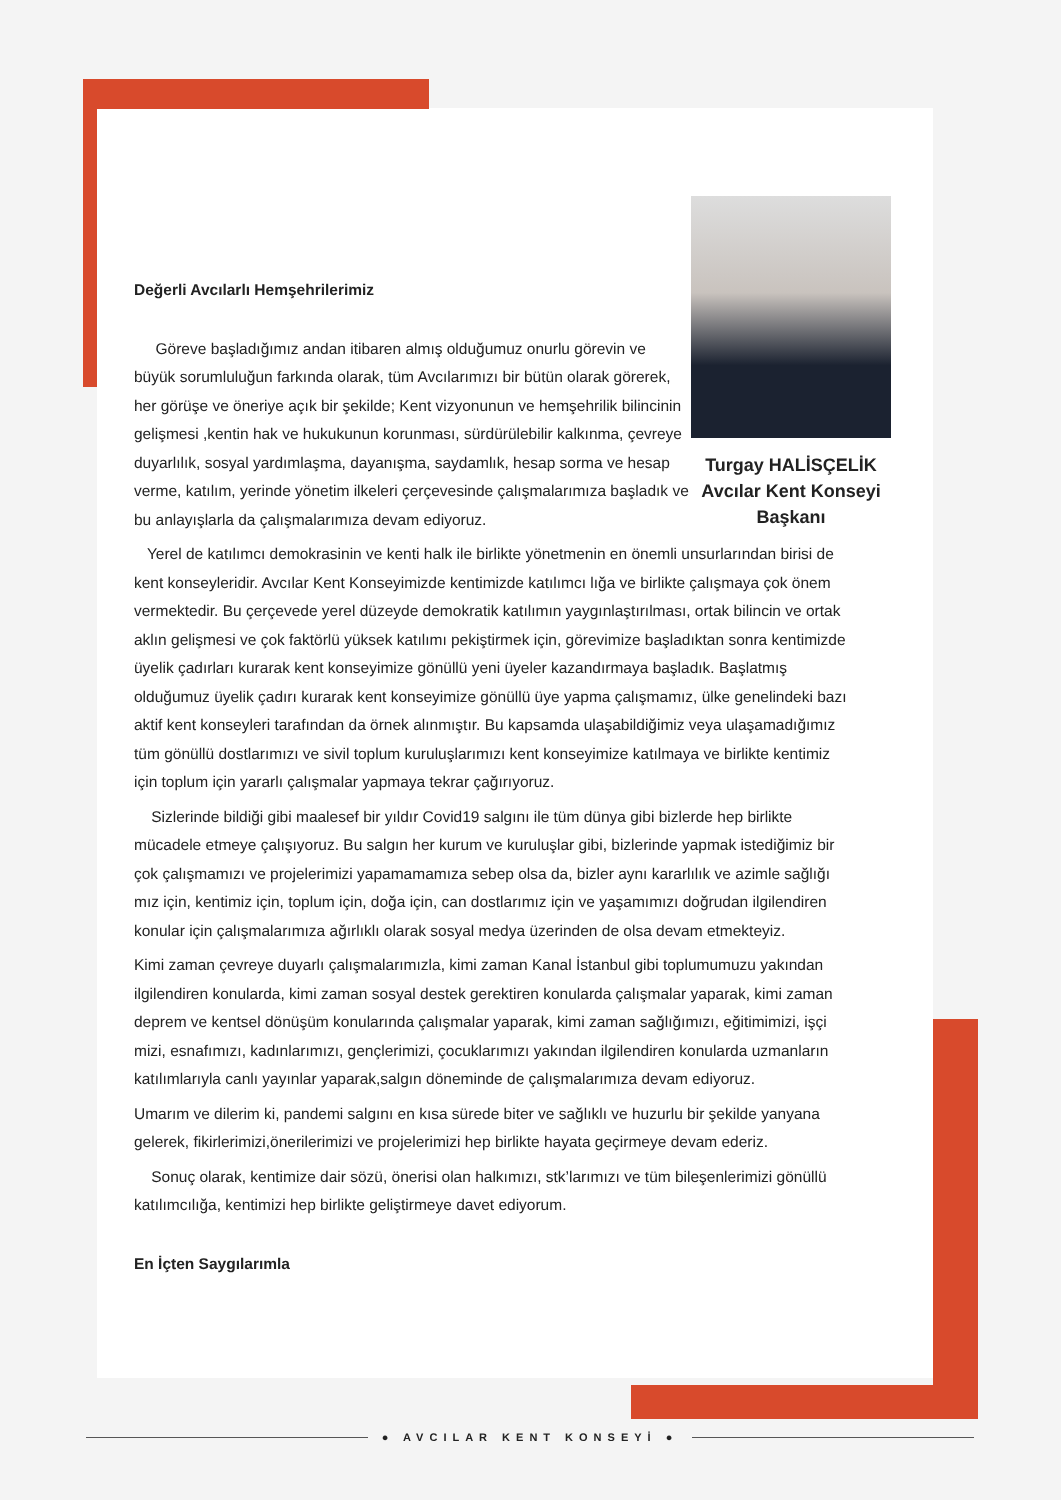Turgay HALİSÇELİK
Avcılar Kent Konseyi
Başkanı
Değerli Avcılarlı Hemşehrilerimiz
Göreve başladığımız andan itibaren almış olduğumuz onurlu görevin ve büyük sorumluluğun farkında olarak, tüm Avcılarımızı bir bütün olarak görerek, her görüşe ve öneriye açık bir şekilde; Kent vizyonunun ve hemşehrilik bilincinin gelişmesi ,kentin hak ve hukukunun korunması, sürdürülebilir kalkınma, çevreye duyarlılık, sosyal yardımlaşma, dayanışma, saydamlık, hesap sorma ve hesap verme, katılım, yerinde yönetim ilkeleri çerçevesinde çalışmalarımıza başladık ve bu anlayışlarla da çalışmalarımıza devam ediyoruz.
Yerel de katılımcı demokrasinin ve kenti halk ile birlikte yönetmenin en önemli unsurlarından birisi de kent konseyleridir. Avcılar Kent Konseyimizde kentimizde katılımcı lığa ve birlikte çalışmaya çok önem vermektedir. Bu çerçevede yerel düzeyde demokratik katılımın yaygınlaştırılması, ortak bilincin ve ortak aklın gelişmesi ve çok faktörlü yüksek katılımı pekiştirmek için, görevimize başladıktan sonra kentimizde üyelik çadırları kurarak kent konseyimize gönüllü yeni üyeler kazandırmaya başladık. Başlatmış olduğumuz üyelik çadırı kurarak kent konseyimize gönüllü üye yapma çalışmamız, ülke genelindeki bazı aktif kent konseyleri tarafından da örnek alınmıştır. Bu kapsamda ulaşabildiğimiz veya ulaşamadığımız tüm gönüllü dostlarımızı ve sivil toplum kuruluşlarımızı kent konseyimize katılmaya ve birlikte kentimiz için toplum için yararlı çalışmalar yapmaya tekrar çağırıyoruz.
Sizlerinde bildiği gibi maalesef bir yıldır Covid19 salgını ile tüm dünya gibi bizlerde hep birlikte mücadele etmeye çalışıyoruz. Bu salgın her kurum ve kuruluşlar gibi, bizlerinde yapmak istediğimiz bir çok çalışmamızı ve projelerimizi yapamamamıza sebep olsa da, bizler aynı kararlılık ve azimle sağlığı mız için, kentimiz için, toplum için, doğa için, can dostlarımız için ve yaşamımızı doğrudan ilgilendiren konular için çalışmalarımıza ağırlıklı olarak sosyal medya üzerinden de olsa devam etmekteyiz.
Kimi zaman çevreye duyarlı çalışmalarımızla, kimi zaman Kanal İstanbul gibi toplumumuzu yakından ilgilendiren konularda, kimi zaman sosyal destek gerektiren konularda çalışmalar yaparak, kimi zaman deprem ve kentsel dönüşüm konularında çalışmalar yaparak, kimi zaman sağlığımızı, eğitimimizi, işçi mizi, esnafımızı, kadınlarımızı, gençlerimizi, çocuklarımızı yakından ilgilendiren konularda uzmanların katılımlarıyla canlı yayınlar yaparak,salgın döneminde de çalışmalarımıza devam ediyoruz.
Umarım ve dilerim ki, pandemi salgını en kısa sürede biter ve sağlıklı ve huzurlu bir şekilde yanyana gelerek, fikirlerimizi,önerilerimizi ve projelerimizi hep birlikte hayata geçirmeye devam ederiz.
Sonuç olarak, kentimize dair sözü, önerisi olan halkımızı, stk’larımızı ve tüm bileşenlerimizi gönüllü katılımcılığa, kentimizi hep birlikte geliştirmeye davet ediyorum.
En İçten Saygılarımla
● AVCILAR KENT KONSEYİ ●